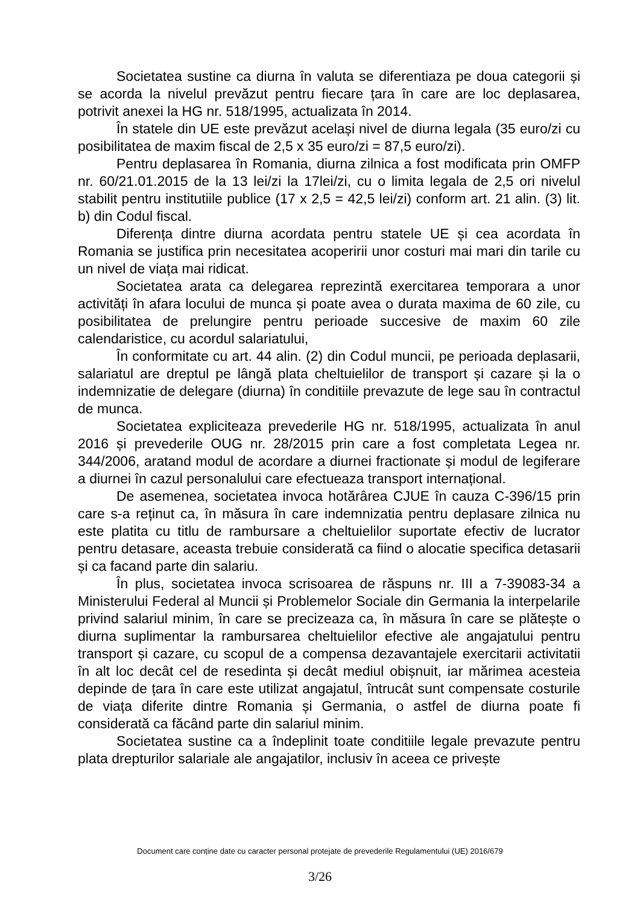Societatea sustine ca diurna în valuta se diferentiaza pe doua categorii și se acorda la nivelul prevăzut pentru fiecare țara în care are loc deplasarea, potrivit anexei la HG nr. 518/1995, actualizata în 2014.
În statele din UE este prevăzut același nivel de diurna legala (35 euro/zi cu posibilitatea de maxim fiscal de 2,5 x 35 euro/zi = 87,5 euro/zi).
Pentru deplasarea în Romania, diurna zilnica a fost modificata prin OMFP nr. 60/21.01.2015 de la 13 lei/zi la 17lei/zi, cu o limita legala de 2,5 ori nivelul stabilit pentru institutiile publice (17 x 2,5 = 42,5 lei/zi) conform art. 21 alin. (3) lit. b) din Codul fiscal.
Diferența dintre diurna acordata pentru statele UE și cea acordata în Romania se justifica prin necesitatea acoperirii unor costuri mai mari din tarile cu un nivel de viața mai ridicat.
Societatea arata ca delegarea reprezintă exercitarea temporara a unor activități în afara locului de munca și poate avea o durata maxima de 60 zile, cu posibilitatea de prelungire pentru perioade succesive de maxim 60 zile calendaristice, cu acordul salariatului,
În conformitate cu art. 44 alin. (2) din Codul muncii, pe perioada deplasarii, salariatul are dreptul pe lângă plata cheltuielilor de transport și cazare și la o indemnizatie de delegare (diurna) în conditiile prevazute de lege sau în contractul de munca.
Societatea expliciteaza prevederile HG nr. 518/1995, actualizata în anul 2016 și prevederile OUG nr. 28/2015 prin care a fost completata Legea nr. 344/2006, aratand modul de acordare a diurnei fractionate și modul de legiferare a diurnei în cazul personalului care efectueaza transport internațional.
De asemenea, societatea invoca hotărârea CJUE în cauza C-396/15 prin care s-a reținut ca, în măsura în care indemnizatia pentru deplasare zilnica nu este platita cu titlu de rambursare a cheltuielilor suportate efectiv de lucrator pentru detasare, aceasta trebuie considerată ca fiind o alocatie specifica detasarii și ca facand parte din salariu.
În plus, societatea invoca scrisoarea de răspuns nr. III a 7-39083-34 a Ministerului Federal al Muncii și Problemelor Sociale din Germania la interpelarile privind salariul minim, în care se precizeaza ca, în măsura în care se plătește o diurna suplimentar la rambursarea cheltuielilor efective ale angajatului pentru transport și cazare, cu scopul de a compensa dezavantajele exercitarii activitatii în alt loc decât cel de resedinta și decât mediul obișnuit, iar mărimea acesteia depinde de țara în care este utilizat angajatul, întrucât sunt compensate costurile de viața diferite dintre Romania și Germania, o astfel de diurna poate fi considerată ca făcând parte din salariul minim.
Societatea sustine ca a îndeplinit toate conditiile legale prevazute pentru plata drepturilor salariale ale angajatilor, inclusiv în aceea ce privește
Document care conține date cu caracter personal protejate de prevederile Regulamentului (UE) 2016/679
3/26